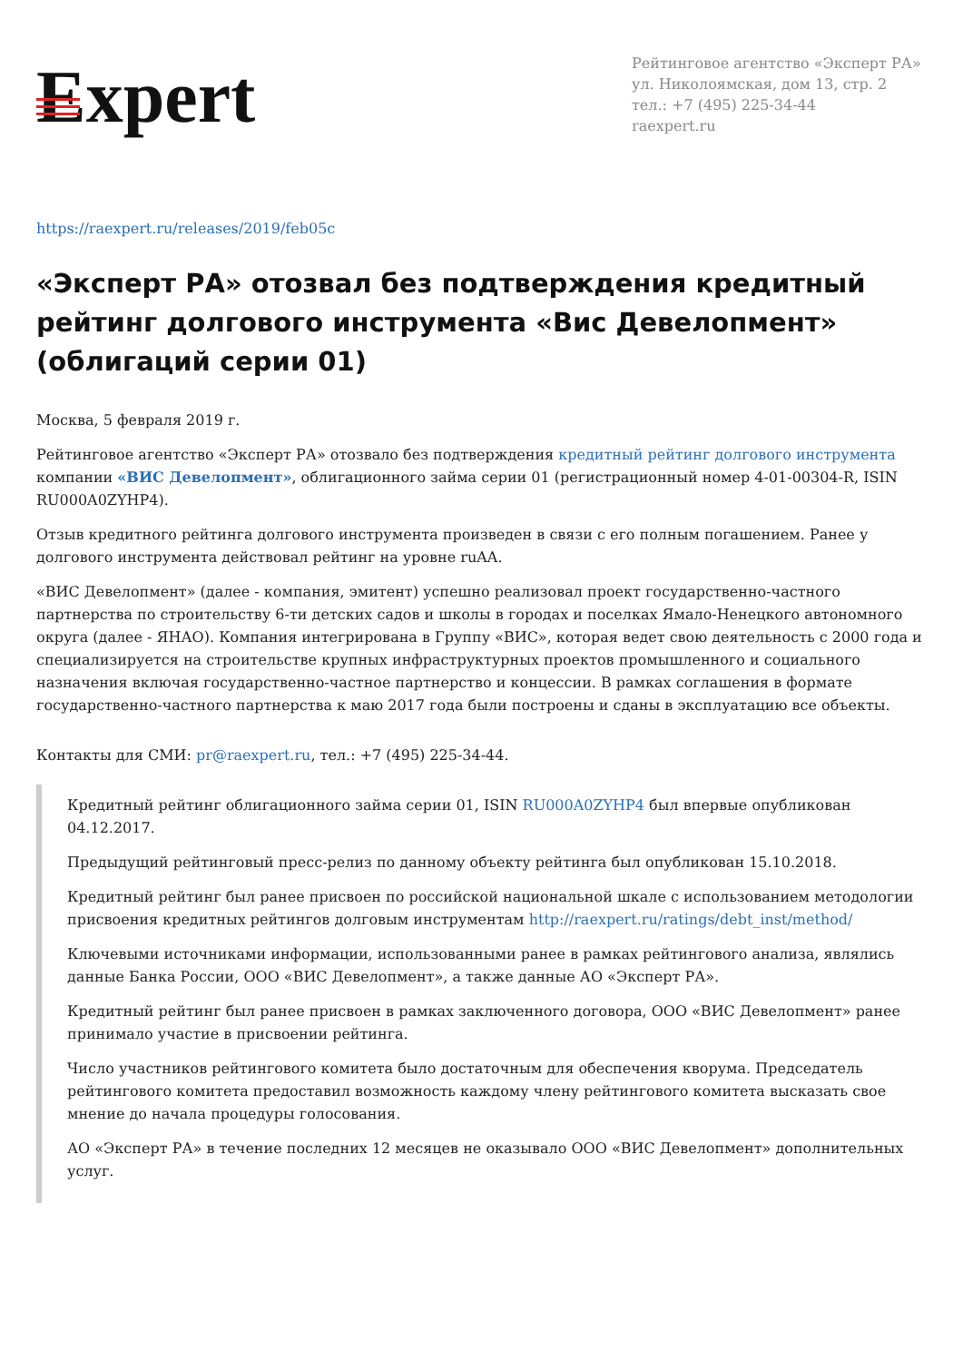Expert
Рейтинговое агентство «Эксперт РА»
ул. Николоямская, дом 13, стр. 2
тел.: +7 (495) 225-34-44
raexpert.ru
https://raexpert.ru/releases/2019/feb05c
«Эксперт РА» отозвал без подтверждения кредитный рейтинг долгового инструмента «Вис Девелопмент» (облигаций серии 01)
Москва, 5 февраля 2019 г.
Рейтинговое агентство «Эксперт РА» отозвало без подтверждения кредитный рейтинг долгового инструмента компании «ВИС Девелопмент», облигационного займа серии 01 (регистрационный номер 4-01-00304-R, ISIN RU000A0ZYHP4).
Отзыв кредитного рейтинга долгового инструмента произведен в связи с его полным погашением. Ранее у долгового инструмента действовал рейтинг на уровне ruAA.
«ВИС Девелопмент» (далее - компания, эмитент) успешно реализовал проект государственно-частного партнерства по строительству 6-ти детских садов и школы в городах и поселках Ямало-Ненецкого автономного округа (далее - ЯНАО). Компания интегрирована в Группу «ВИС», которая ведет свою деятельность с 2000 года и специализируется на строительстве крупных инфраструктурных проектов промышленного и социального назначения включая государственно-частное партнерство и концессии. В рамках соглашения в формате государственно-частного партнерства к маю 2017 года были построены и сданы в эксплуатацию все объекты.
Контакты для СМИ: pr@raexpert.ru, тел.: +7 (495) 225-34-44.
Кредитный рейтинг облигационного займа серии 01, ISIN RU000A0ZYHP4 был впервые опубликован 04.12.2017.
Предыдущий рейтинговый пресс-релиз по данному объекту рейтинга был опубликован 15.10.2018.
Кредитный рейтинг был ранее присвоен по российской национальной шкале с использованием методологии присвоения кредитных рейтингов долговым инструментам http://raexpert.ru/ratings/debt_inst/method/
Ключевыми источниками информации, использованными ранее в рамках рейтингового анализа, являлись данные Банка России, ООО «ВИС Девелопмент», а также данные АО «Эксперт РА».
Кредитный рейтинг был ранее присвоен в рамках заключенного договора, ООО «ВИС Девелопмент» ранее принимало участие в присвоении рейтинга.
Число участников рейтингового комитета было достаточным для обеспечения кворума. Председатель рейтингового комитета предоставил возможность каждому члену рейтингового комитета высказать свое мнение до начала процедуры голосования.
АО «Эксперт РА» в течение последних 12 месяцев не оказывало ООО «ВИС Девелопмент» дополнительных услуг.